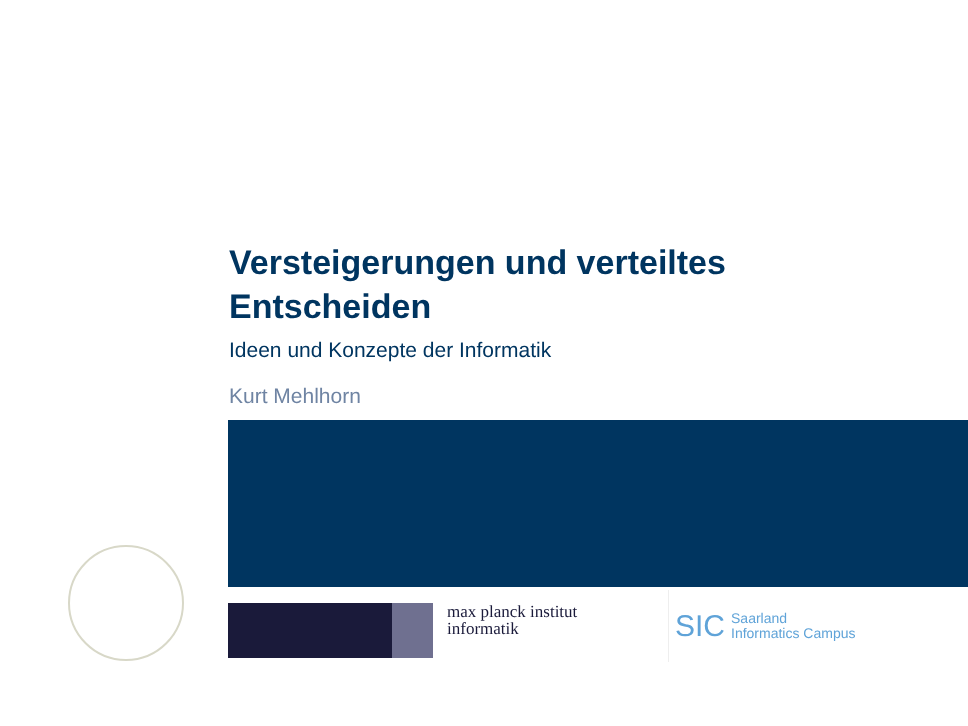Versteigerungen und verteiltes
Entscheiden
Ideen und Konzepte der Informatik
Kurt Mehlhorn
max planck institut
informatik
SIC Saarland
Informatics Campus